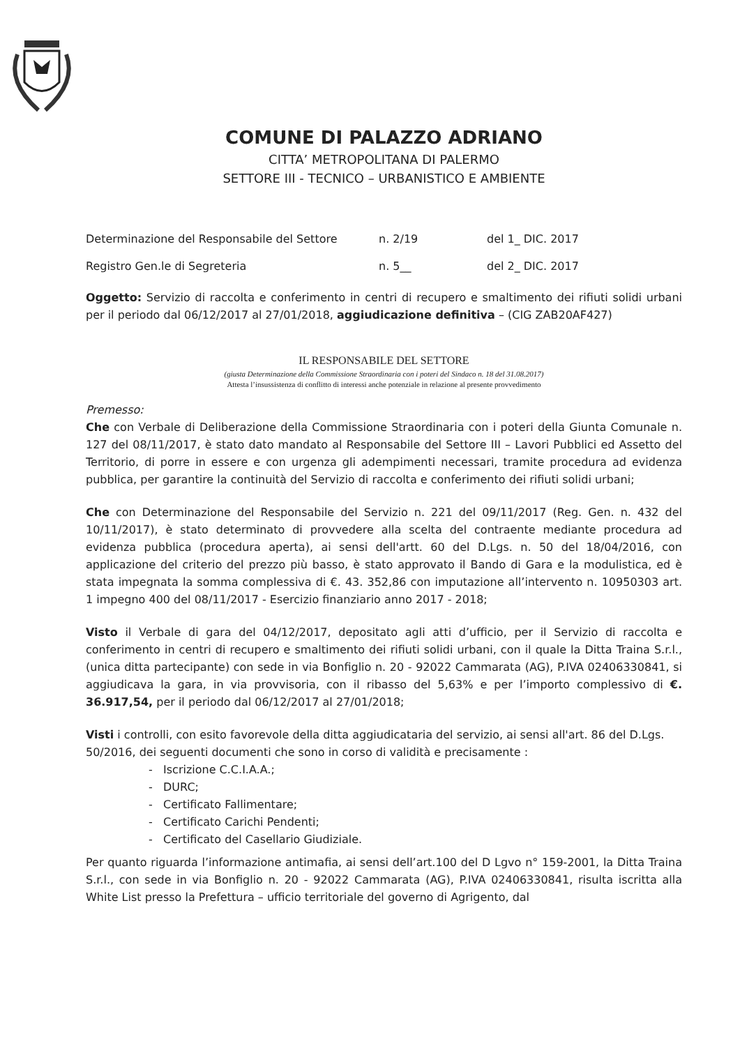COMUNE DI PALAZZO ADRIANO
CITTA’ METROPOLITANA DI PALERMO
SETTORE III - TECNICO – URBANISTICO E AMBIENTE
Determinazione del Responsabile del Settore n. 2/19 del 1_ DIC. 2017
Registro Gen.le di Segreteria n. 5__ del 2_ DIC. 2017
Oggetto: Servizio di raccolta e conferimento in centri di recupero e smaltimento dei rifiuti solidi urbani per il periodo dal 06/12/2017 al 27/01/2018, aggiudicazione definitiva – (CIG ZAB20AF427)
IL RESPONSABILE DEL SETTORE
(giusta Determinazione della Commissione Straordinaria con i poteri del Sindaco n. 18 del 31.08.2017)
Attesta l’insussistenza di conflitto di interessi anche potenziale in relazione al presente provvedimento
Premesso:
Che con Verbale di Deliberazione della Commissione Straordinaria con i poteri della Giunta Comunale n. 127 del 08/11/2017, è stato dato mandato al Responsabile del Settore III – Lavori Pubblici ed Assetto del Territorio, di porre in essere e con urgenza gli adempimenti necessari, tramite procedura ad evidenza pubblica, per garantire la continuità del Servizio di raccolta e conferimento dei rifiuti solidi urbani;
Che con Determinazione del Responsabile del Servizio n. 221 del 09/11/2017 (Reg. Gen. n. 432 del 10/11/2017), è stato determinato di provvedere alla scelta del contraente mediante procedura ad evidenza pubblica (procedura aperta), ai sensi dell'artt. 60 del D.Lgs. n. 50 del 18/04/2016, con applicazione del criterio del prezzo più basso, è stato approvato il Bando di Gara e la modulistica, ed è stata impegnata la somma complessiva di €. 43. 352,86 con imputazione all’intervento n. 10950303 art. 1 impegno 400 del 08/11/2017 - Esercizio finanziario anno 2017 - 2018;
Visto il Verbale di gara del 04/12/2017, depositato agli atti d’ufficio, per il Servizio di raccolta e conferimento in centri di recupero e smaltimento dei rifiuti solidi urbani, con il quale la Ditta Traina S.r.l., (unica ditta partecipante) con sede in via Bonfiglio n. 20 - 92022 Cammarata (AG), P.IVA 02406330841, si aggiudicava la gara, in via provvisoria, con il ribasso del 5,63% e per l’importo complessivo di €. 36.917,54, per il periodo dal 06/12/2017 al 27/01/2018;
Visti i controlli, con esito favorevole della ditta aggiudicataria del servizio, ai sensi all'art. 86 del D.Lgs. 50/2016, dei seguenti documenti che sono in corso di validità e precisamente :
- Iscrizione C.C.I.A.A.;
- DURC;
- Certificato Fallimentare;
- Certificato Carichi Pendenti;
- Certificato del Casellario Giudiziale.
Per quanto riguarda l’informazione antimafia, ai sensi dell’art.100 del D Lgvo n° 159-2001, la Ditta Traina S.r.l., con sede in via Bonfiglio n. 20 - 92022 Cammarata (AG), P.IVA 02406330841, risulta iscritta alla White List presso la Prefettura – ufficio territoriale del governo di Agrigento, dal